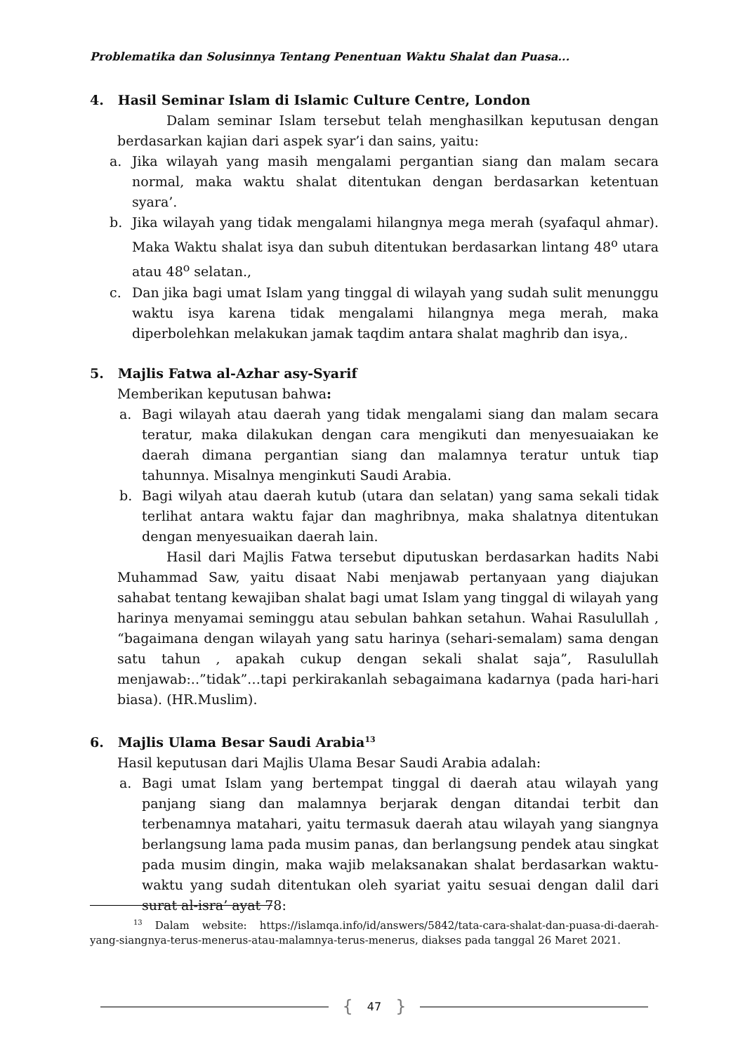Problematika dan Solusinnya Tentang Penentuan Waktu Shalat dan Puasa...
4. Hasil Seminar Islam di Islamic Culture Centre, London
Dalam seminar Islam tersebut telah menghasilkan keputusan dengan berdasarkan kajian dari aspek syar’i dan sains, yaitu:
a. Jika wilayah yang masih mengalami pergantian siang dan malam secara normal, maka waktu shalat ditentukan dengan berdasarkan ketentuan syara’.
b. Jika wilayah yang tidak mengalami hilangnya mega merah (syafaqul ahmar). Maka Waktu shalat isya dan subuh ditentukan berdasarkan lintang 48<sup>o</sup> utara atau 48<sup>o</sup> selatan.,
c. Dan jika bagi umat Islam yang tinggal di wilayah yang sudah sulit menunggu waktu isya karena tidak mengalami hilangnya mega merah, maka diperbolehkan melakukan jamak taqdim antara shalat maghrib dan isya,.
5. Majlis Fatwa al-Azhar asy-Syarif
Memberikan keputusan bahwa:
a. Bagi wilayah atau daerah yang tidak mengalami siang dan malam secara teratur, maka dilakukan dengan cara mengikuti dan menyesuaiakan ke daerah dimana pergantian siang dan malamnya teratur untuk tiap tahunnya. Misalnya menginkuti Saudi Arabia.
b. Bagi wilyah atau daerah kutub (utara dan selatan) yang sama sekali tidak terlihat antara waktu fajar dan maghribnya, maka shalatnya ditentukan dengan menyesuaikan daerah lain.
Hasil dari Majlis Fatwa tersebut diputuskan berdasarkan hadits Nabi Muhammad Saw, yaitu disaat Nabi menjawab pertanyaan yang diajukan sahabat tentang kewajiban shalat bagi umat Islam yang tinggal di wilayah yang harinya menyamai seminggu atau sebulan bahkan setahun. Wahai Rasulullah , “bagaimana dengan wilayah yang satu harinya (sehari-semalam) sama dengan satu tahun , apakah cukup dengan sekali shalat saja”, Rasulullah menjawab:..”tidak”…tapi perkirakanlah sebagaimana kadarnya (pada hari-hari biasa). (HR.Muslim).
6. Majlis Ulama Besar Saudi Arabia<sup>13</sup>
Hasil keputusan dari Majlis Ulama Besar Saudi Arabia adalah:
a. Bagi umat Islam yang bertempat tinggal di daerah atau wilayah yang panjang siang dan malamnya berjarak dengan ditandai terbit dan terbenamnya matahari, yaitu termasuk daerah atau wilayah yang siangnya berlangsung lama pada musim panas, dan berlangsung pendek atau singkat pada musim dingin, maka wajib melaksanakan shalat berdasarkan waktu-waktu yang sudah ditentukan oleh syariat yaitu sesuai dengan dalil dari surat al-isra’ ayat 78:
<sup>13</sup> Dalam website: https://islamqa.info/id/answers/5842/tata-cara-shalat-dan-puasa-di-daerah-yang-siangnya-terus-menerus-atau-malamnya-terus-menerus, diakses pada tanggal 26 Maret 2021.
{
47
}